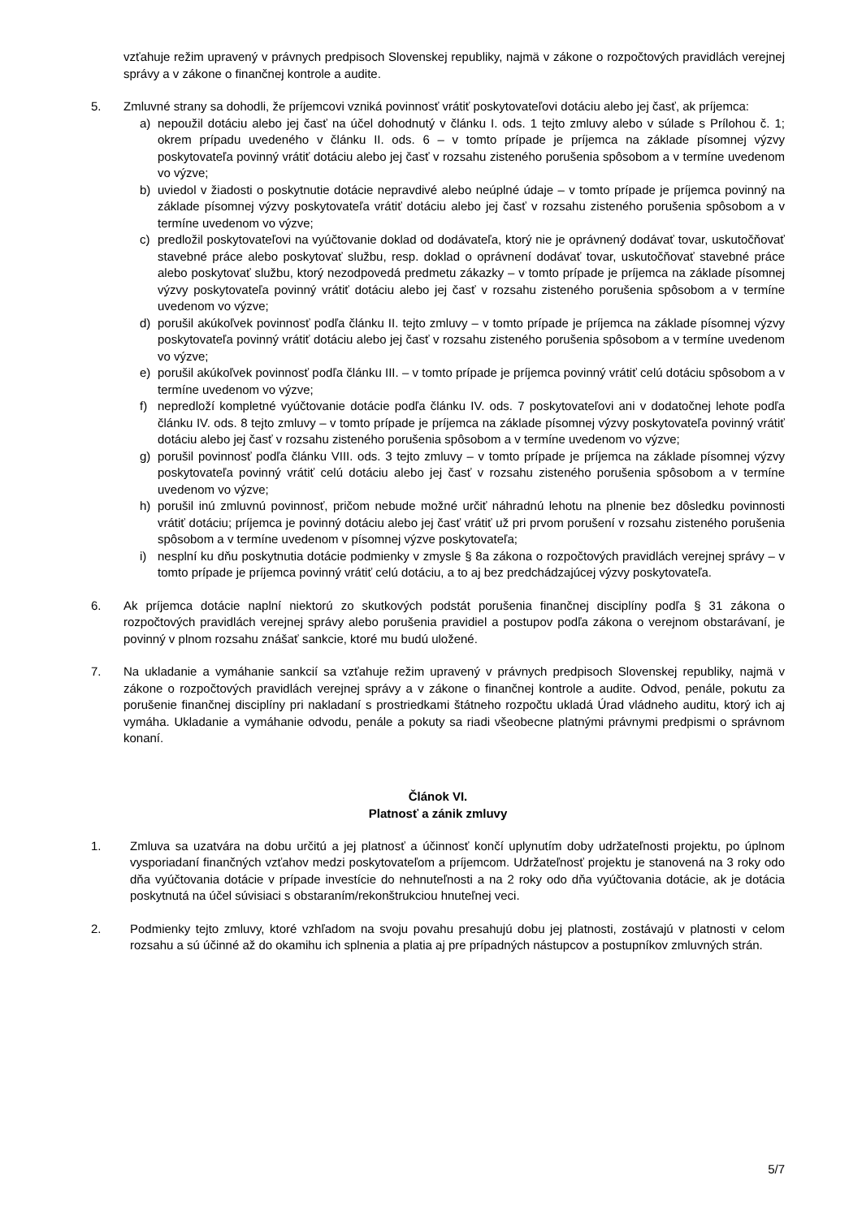vzťahuje režim upravený v právnych predpisoch Slovenskej republiky, najmä v zákone o rozpočtových pravidlách verejnej správy a v zákone o finančnej kontrole a audite.
5. Zmluvné strany sa dohodli, že príjemcovi vzniká povinnosť vrátiť poskytovateľovi dotáciu alebo jej časť, ak príjemca:
a) nepoužil dotáciu alebo jej časť na účel dohodnutý v článku I. ods. 1 tejto zmluvy alebo v súlade s Prílohou č. 1; okrem prípadu uvedeného v článku II. ods. 6 – v tomto prípade je príjemca na základe písomnej výzvy poskytovateľa povinný vrátiť dotáciu alebo jej časť v rozsahu zisteného porušenia spôsobom a v termíne uvedenom vo výzve;
b) uviedol v žiadosti o poskytnutie dotácie nepravdivé alebo neúplné údaje – v tomto prípade je príjemca povinný na základe písomnej výzvy poskytovateľa vrátiť dotáciu alebo jej časť v rozsahu zisteného porušenia spôsobom a v termíne uvedenom vo výzve;
c) predložil poskytovateľovi na vyúčtovanie doklad od dodávateľa, ktorý nie je oprávnený dodávať tovar, uskutočňovať stavebné práce alebo poskytovať službu, resp. doklad o oprávnení dodávať tovar, uskutočňovať stavebné práce alebo poskytovať službu, ktorý nezodpovedá predmetu zákazky – v tomto prípade je príjemca na základe písomnej výzvy poskytovateľa povinný vrátiť dotáciu alebo jej časť v rozsahu zisteného porušenia spôsobom a v termíne uvedenom vo výzve;
d) porušil akúkoľvek povinnosť podľa článku II. tejto zmluvy – v tomto prípade je príjemca na základe písomnej výzvy poskytovateľa povinný vrátiť dotáciu alebo jej časť v rozsahu zisteného porušenia spôsobom a v termíne uvedenom vo výzve;
e) porušil akúkoľvek povinnosť podľa článku III. – v tomto prípade je príjemca povinný vrátiť celú dotáciu spôsobom a v termíne uvedenom vo výzve;
f) nepredloží kompletné vyúčtovanie dotácie podľa článku IV. ods. 7 poskytovateľovi ani v dodatočnej lehote podľa článku IV. ods. 8 tejto zmluvy – v tomto prípade je príjemca na základe písomnej výzvy poskytovateľa povinný vrátiť dotáciu alebo jej časť v rozsahu zisteného porušenia spôsobom a v termíne uvedenom vo výzve;
g) porušil povinnosť podľa článku VIII. ods. 3 tejto zmluvy – v tomto prípade je príjemca na základe písomnej výzvy poskytovateľa povinný vrátiť celú dotáciu alebo jej časť v rozsahu zisteného porušenia spôsobom a v termíne uvedenom vo výzve;
h) porušil inú zmluvnú povinnosť, pričom nebude možné určiť náhradnú lehotu na plnenie bez dôsledku povinnosti vrátiť dotáciu; príjemca je povinný dotáciu alebo jej časť vrátiť už pri prvom porušení v rozsahu zisteného porušenia spôsobom a v termíne uvedenom v písomnej výzve poskytovateľa;
i) nesplní ku dňu poskytnutia dotácie podmienky v zmysle § 8a zákona o rozpočtových pravidlách verejnej správy – v tomto prípade je príjemca povinný vrátiť celú dotáciu, a to aj bez predchádzajúcej výzvy poskytovateľa.
6. Ak príjemca dotácie naplní niektorú zo skutkových podstát porušenia finančnej disciplíny podľa § 31 zákona o rozpočtových pravidlách verejnej správy alebo porušenia pravidiel a postupov podľa zákona o verejnom obstarávaní, je povinný v plnom rozsahu znášať sankcie, ktoré mu budú uložené.
7. Na ukladanie a vymáhanie sankcií sa vzťahuje režim upravený v právnych predpisoch Slovenskej republiky, najmä v zákone o rozpočtových pravidlách verejnej správy a v zákone o finančnej kontrole a audite. Odvod, penále, pokutu za porušenie finančnej disciplíny pri nakladaní s prostriedkami štátneho rozpočtu ukladá Úrad vládneho auditu, ktorý ich aj vymáha. Ukladanie a vymáhanie odvodu, penále a pokuty sa riadi všeobecne platnými právnymi predpismi o správnom konaní.
Článok VI.
Platnosť a zánik zmluvy
1. Zmluva sa uzatvára na dobu určitú a jej platnosť a účinnosť končí uplynutím doby udržateľnosti projektu, po úplnom vysporiadaní finančných vzťahov medzi poskytovateľom a príjemcom. Udržateľnosť projektu je stanovená na 3 roky odo dňa vyúčtovania dotácie v prípade investície do nehnuteľnosti a na 2 roky odo dňa vyúčtovania dotácie, ak je dotácia poskytnutá na účel súvisiaci s obstaraním/rekonštrukciou hnuteľnej veci.
2. Podmienky tejto zmluvy, ktoré vzhľadom na svoju povahu presahujú dobu jej platnosti, zostávajú v platnosti v celom rozsahu a sú účinné až do okamihu ich splnenia a platia aj pre prípadných nástupcov a postupníkov zmluvných strán.
5/7